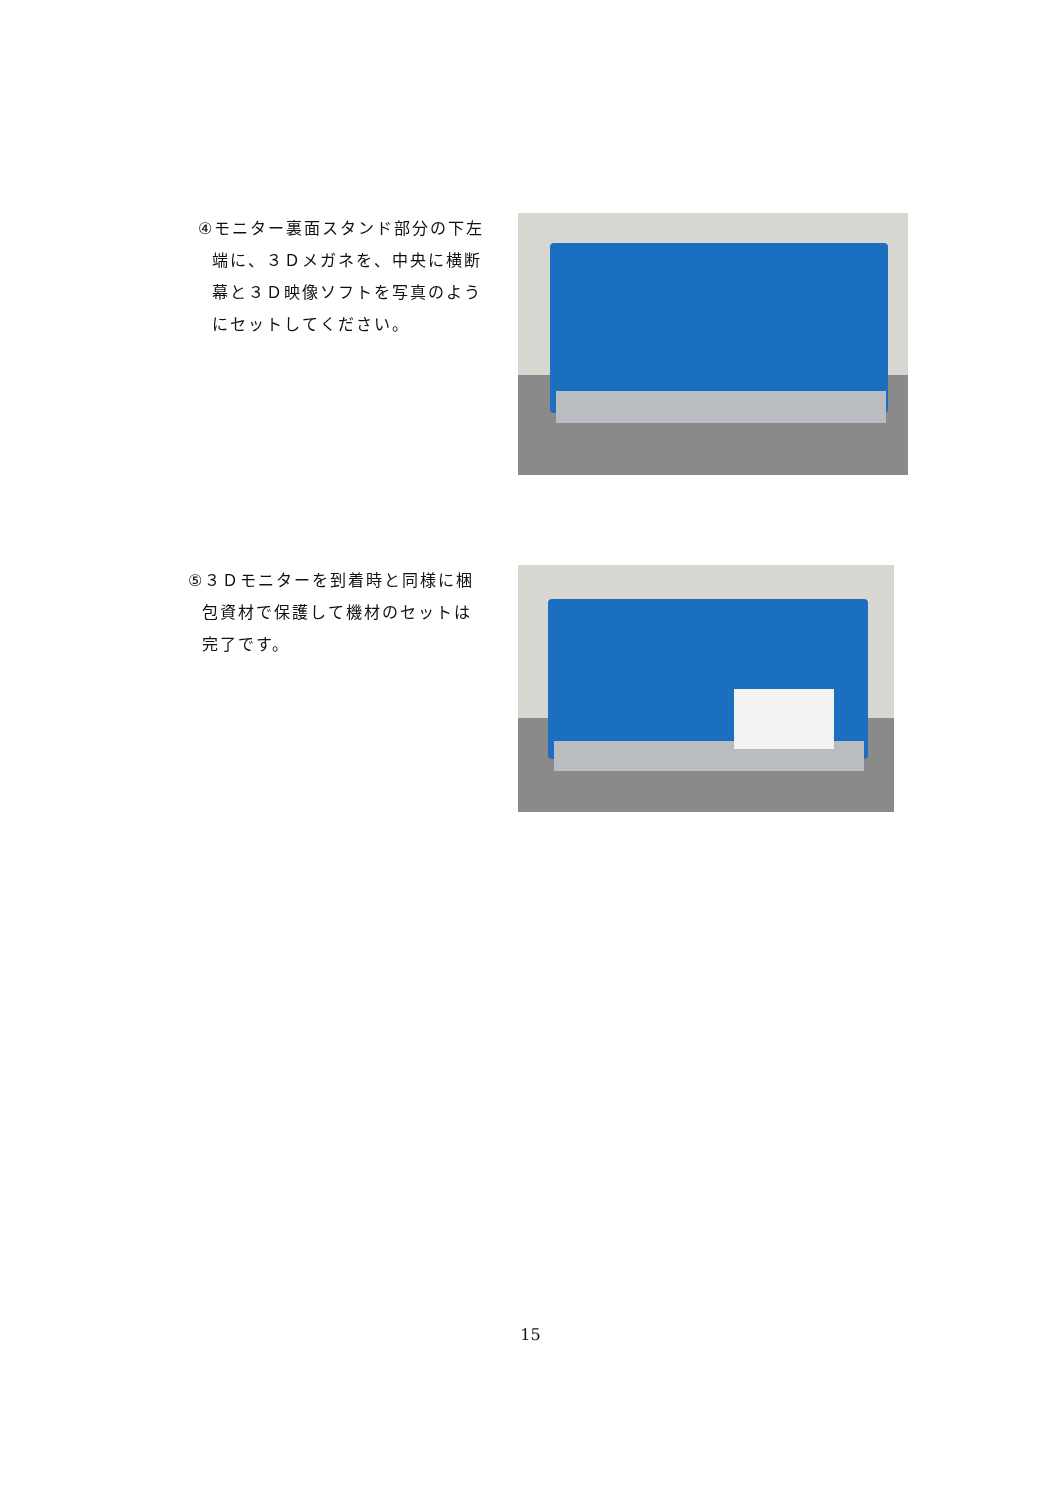④モニター裏面スタンド部分の下左
端に、３Ｄメガネを、中央に横断
幕と３Ｄ映像ソフトを写真のよう
にセットしてください。
⑤３Ｄモニターを到着時と同様に梱
包資材で保護して機材のセットは
完了です。
15